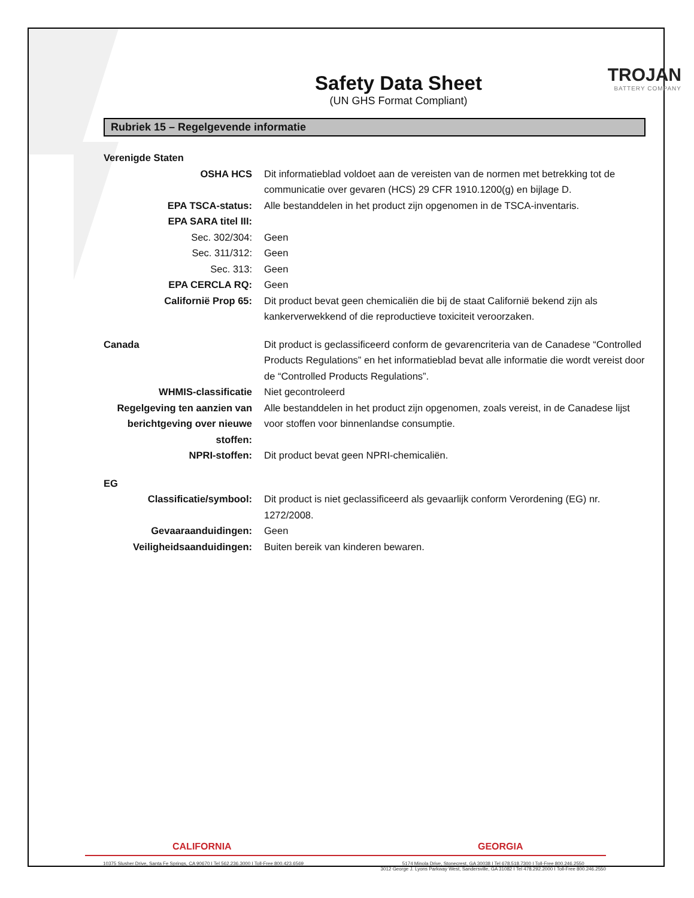Safety Data Sheet
(UN GHS Format Compliant)
TROJAN
BATTERY COMPANY
Rubriek 15 – Regelgevende informatie
| Verenigde Staten | |
| OSHA HCS | Dit informatieblad voldoet aan de vereisten van de normen met betrekking tot de communicatie over gevaren (HCS) 29 CFR 1910.1200(g) en bijlage D. |
| EPA TSCA-status: | Alle bestanddelen in het product zijn opgenomen in de TSCA-inventaris. |
| EPA SARA titel III: | |
| Sec. 302/304: | Geen |
| Sec. 311/312: | Geen |
| Sec. 313: | Geen |
| EPA CERCLA RQ: | Geen |
| Californië Prop 65: | Dit product bevat geen chemicaliën die bij de staat Californië bekend zijn als kankerverwekkend of die reproductieve toxiciteit veroorzaken. |
| Canada | Dit product is geclassificeerd conform de gevarencriteria van de Canadese “Controlled Products Regulations” en het informatieblad bevat alle informatie die wordt vereist door de “Controlled Products Regulations”. |
| WHMIS-classificatie | Niet gecontroleerd |
| Regelgeving ten aanzien van berichtgeving over nieuwe stoffen: | Alle bestanddelen in het product zijn opgenomen, zoals vereist, in de Canadese lijst voor stoffen voor binnenlandse consumptie. |
| NPRI-stoffen: | Dit product bevat geen NPRI-chemicaliën. |
| EG | |
| Classificatie/symbool: | Dit product is niet geclassificeerd als gevaarlijk conform Verordening (EG) nr. 1272/2008. |
| Gevaaraanduidingen: | Geen |
| Veiligheidsaanduidingen: | Buiten bereik van kinderen bewaren. |
CALIFORNIA GEORGIA
10375 Slusher Drive, Santa Fe Springs, CA 90670 I Tel 562.236.3000 I Toll-Free 800.423.6569
5174 Minola Drive, Stonecrest, GA 30038 I Tel 678.518.7300 I Toll-Free 800.246.2550
3012 George J. Lyons Parkway West, Sandersville, GA 31082 I Tel 478.292.2000 I Toll-Free 800.246.2550